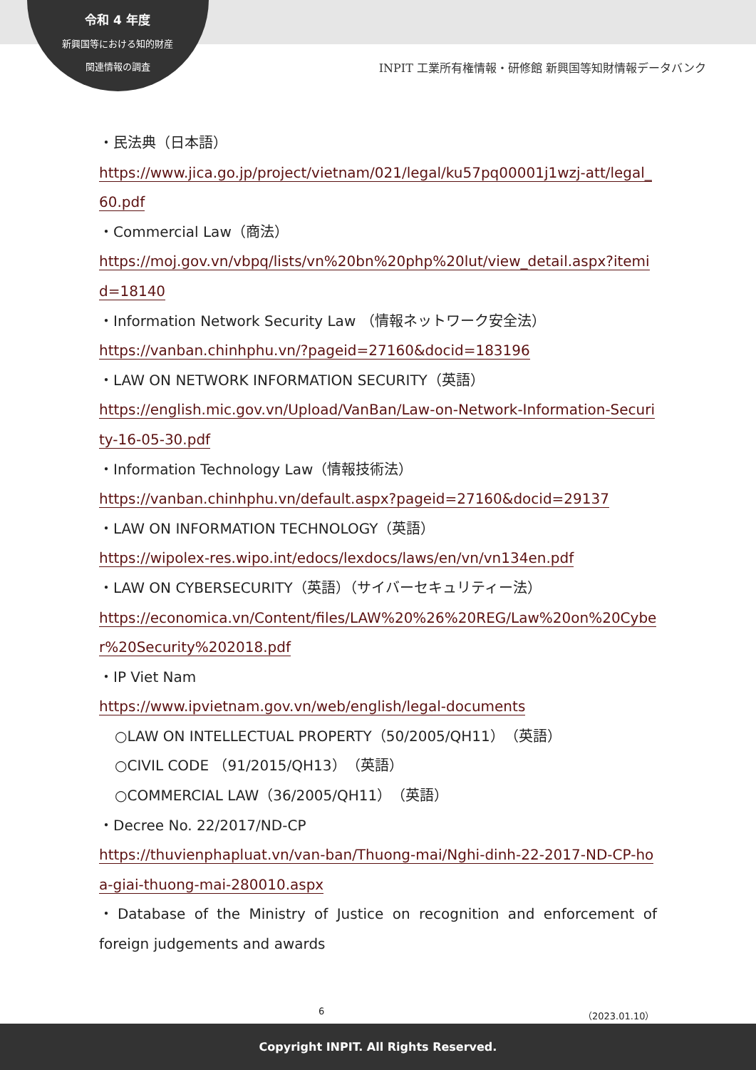令和 4 年度
新興国等における知的財産
関連情報の調査
INPIT 工業所有権情報・研修館 新興国等知財情報データバンク
・民法典（日本語）
https://www.jica.go.jp/project/vietnam/021/legal/ku57pq00001j1wzj-att/legal_60.pdf
・Commercial Law（商法）
https://moj.gov.vn/vbpq/lists/vn%20bn%20php%20lut/view_detail.aspx?itemid=18140
・Information Network Security Law （情報ネットワーク安全法）
https://vanban.chinhphu.vn/?pageid=27160&docid=183196
・LAW ON NETWORK INFORMATION SECURITY（英語）
https://english.mic.gov.vn/Upload/VanBan/Law-on-Network-Information-Security-16-05-30.pdf
・Information Technology Law（情報技術法）
https://vanban.chinhphu.vn/default.aspx?pageid=27160&docid=29137
・LAW ON INFORMATION TECHNOLOGY（英語）
https://wipolex-res.wipo.int/edocs/lexdocs/laws/en/vn/vn134en.pdf
・LAW ON CYBERSECURITY（英語）（サイバーセキュリティー法）
https://economica.vn/Content/files/LAW%20%26%20REG/Law%20on%20Cyber%20Security%202018.pdf
・IP Viet Nam
https://www.ipvietnam.gov.vn/web/english/legal-documents
○LAW ON INTELLECTUAL PROPERTY（50/2005/QH11）（英語）
○CIVIL CODE （91/2015/QH13）（英語）
○COMMERCIAL LAW（36/2005/QH11）（英語）
・Decree No. 22/2017/ND-CP
https://thuvienphapluat.vn/van-ban/Thuong-mai/Nghi-dinh-22-2017-ND-CP-hoa-giai-thuong-mai-280010.aspx
・Database of the Ministry of Justice on recognition and enforcement of foreign judgements and awards
6 （2023.01.10）
Copyright INPIT. All Rights Reserved.